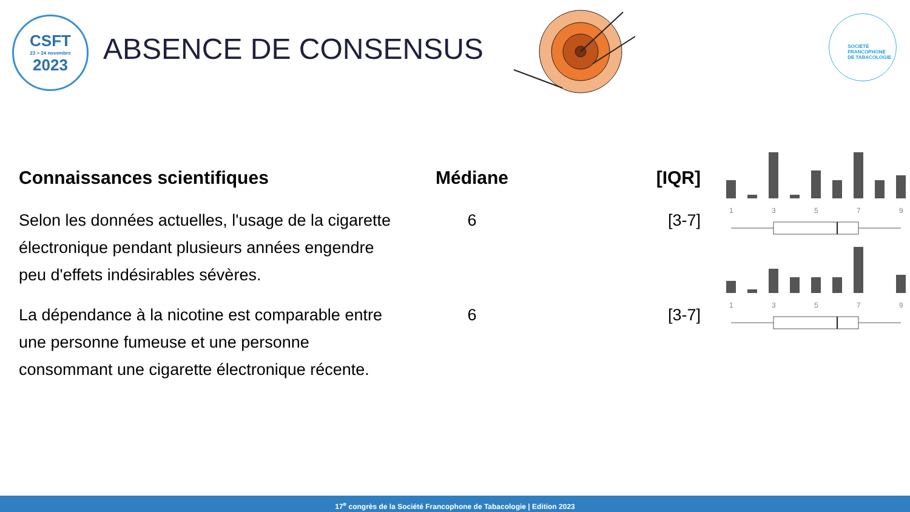CSFT
23 > 24 novembre
2023
ABSENCE DE CONSENSUS
SOCIÉTÉ
FRANCOPHONE
DE TABACOLOGIE
| Connaissances scientifiques | Médiane | [IQR] | |
| --- | --- | --- | --- |
| Selon les données actuelles, l'usage de la cigarette électronique pendant plusieurs années engendre peu d'effets indésirables sévères. | 6 | [3-7] | 1 3 5 7 9 |
| La dépendance à la nicotine est comparable entre une personne fumeuse et une personne consommant une cigarette électronique récente. | 6 | [3-7] | 1 3 5 7 9 |
17<sup>e</sup> congrès de la Société Francophone de Tabacologie | Edition 2023